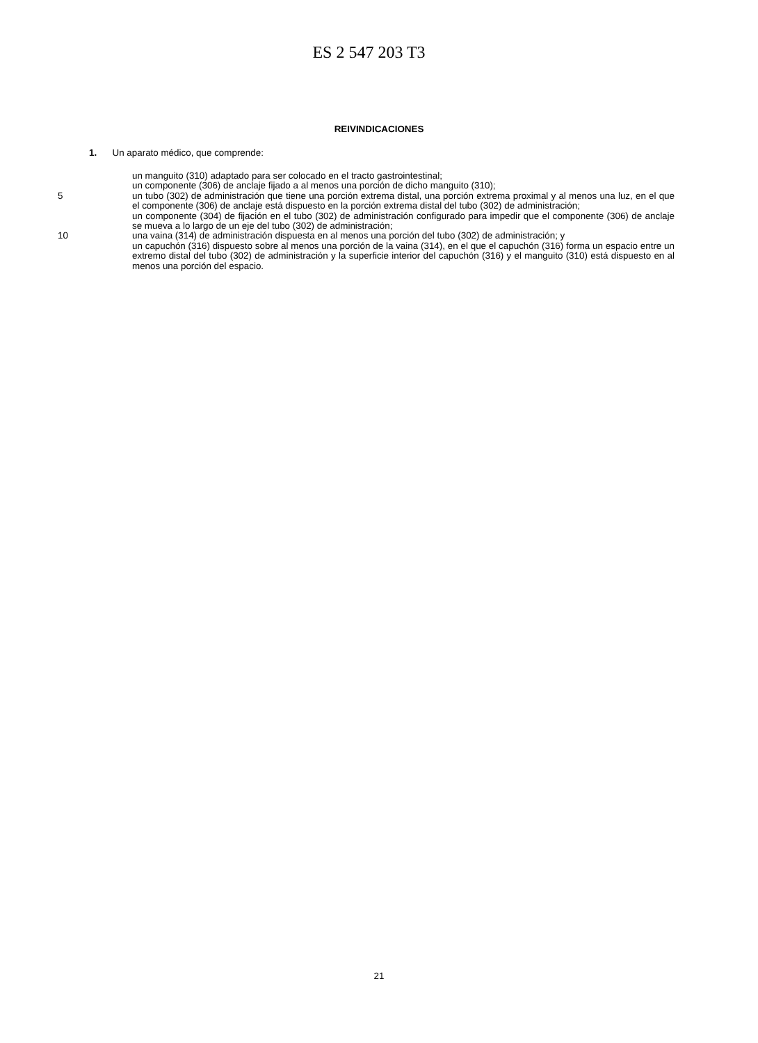ES 2 547 203 T3
REIVINDICACIONES
1. Un aparato médico, que comprende:
un manguito (310) adaptado para ser colocado en el tracto gastrointestinal;
un componente (306) de anclaje fijado a al menos una porción de dicho manguito (310);
5 un tubo (302) de administración que tiene una porción extrema distal, una porción extrema proximal y al menos una luz, en el que el componente (306) de anclaje está dispuesto en la porción extrema distal del tubo (302) de administración;
un componente (304) de fijación en el tubo (302) de administración configurado para impedir que el componente (306) de anclaje se mueva a lo largo de un eje del tubo (302) de administración;
10 una vaina (314) de administración dispuesta en al menos una porción del tubo (302) de administración; y
un capuchón (316) dispuesto sobre al menos una porción de la vaina (314), en el que el capuchón (316) forma un espacio entre un extremo distal del tubo (302) de administración y la superficie interior del capuchón (316) y el manguito (310) está dispuesto en al menos una porción del espacio.
21